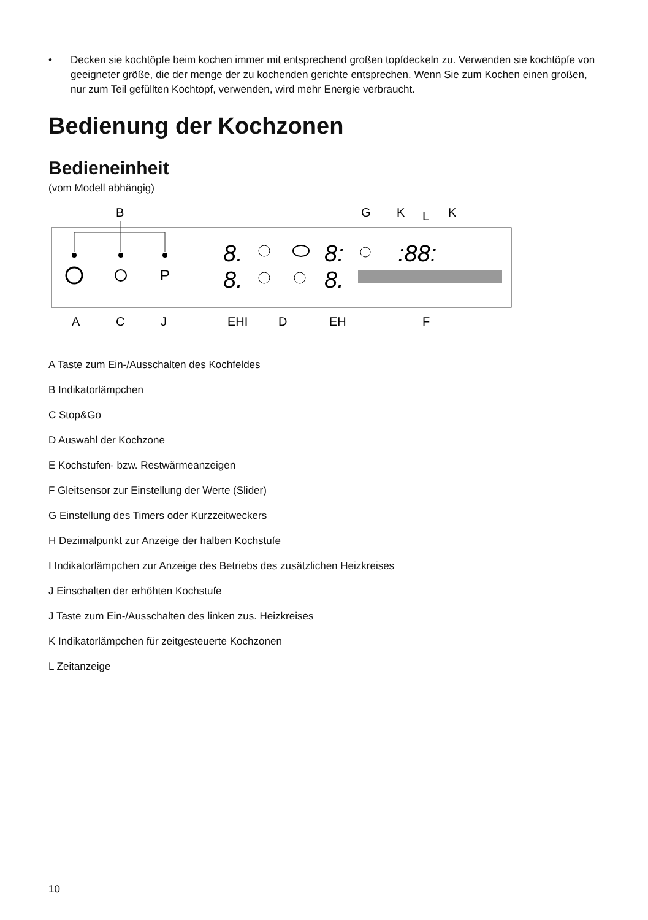• Decken sie kochtöpfe beim kochen immer mit entsprechend großen topfdeckeln zu. Verwenden sie kochtöpfe von geeigneter größe, die der menge der zu kochenden gerichte entsprechen. Wenn Sie zum Kochen einen großen, nur zum Teil gefüllten Kochtopf, verwenden, wird mehr Energie verbraucht.
Bedienung der Kochzonen
Bedieneinheit
(vom Modell abhängig)
B
G
K
L
K
P
8.
8.
8:
8.
:88:
A
C
J
EHI
D
EH
F
A Taste zum Ein-/Ausschalten des Kochfeldes
B Indikatorlämpchen
C Stop&Go
D Auswahl der Kochzone
E Kochstufen- bzw. Restwärmeanzeigen
F Gleitsensor zur Einstellung der Werte (Slider)
G Einstellung des Timers oder Kurzzeitweckers
H Dezimalpunkt zur Anzeige der halben Kochstufe
I Indikatorlämpchen zur Anzeige des Betriebs des zusätzlichen Heizkreises
J Einschalten der erhöhten Kochstufe
J Taste zum Ein-/Ausschalten des linken zus. Heizkreises
K Indikatorlämpchen für zeitgesteuerte Kochzonen
L Zeitanzeige
10